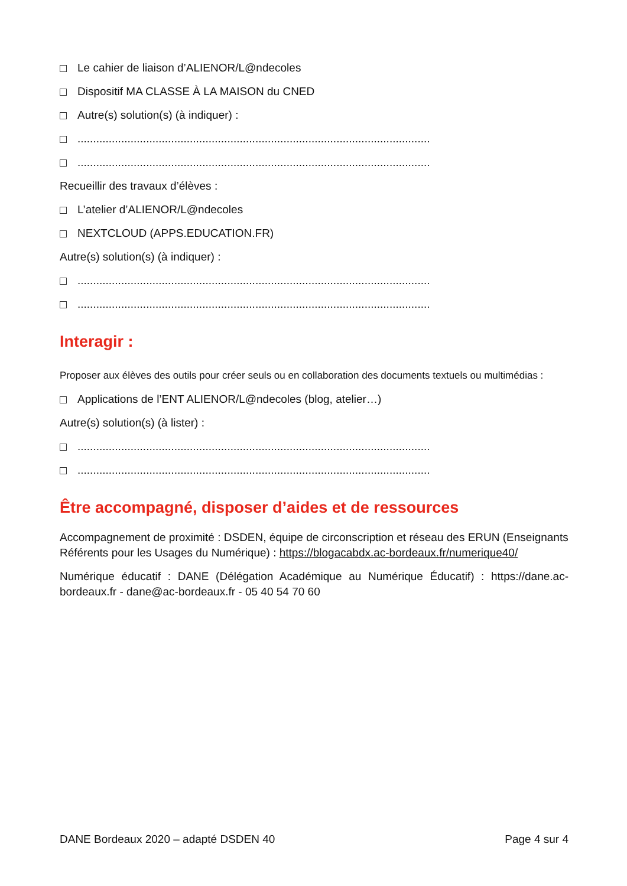Le cahier de liaison d’ALIENOR/L@ndecoles
Dispositif MA CLASSE À LA MAISON du CNED
Autre(s) solution(s) (à indiquer) :
.................................................................................................................
.................................................................................................................
Recueillir des travaux d’élèves :
L’atelier d’ALIENOR/L@ndecoles
NEXTCLOUD (APPS.EDUCATION.FR)
Autre(s) solution(s) (à indiquer) :
.................................................................................................................
.................................................................................................................
Interagir :
Proposer aux élèves des outils pour créer seuls ou en collaboration des documents textuels ou multimédias :
Applications de l’ENT ALIENOR/L@ndecoles (blog, atelier…)
Autre(s) solution(s) (à lister) :
.................................................................................................................
.................................................................................................................
Être accompagné, disposer d’aides et de ressources
Accompagnement de proximité : DSDEN, équipe de circonscription et réseau des ERUN (Enseignants Référents pour les Usages du Numérique) : https://blogacabdx.ac-bordeaux.fr/numerique40/
Numérique éducatif : DANE (Délégation Académique au Numérique Éducatif) : https://dane.ac-bordeaux.fr - dane@ac-bordeaux.fr - 05 40 54 70 60
DANE Bordeaux 2020 – adapté DSDEN 40 Page 4 sur 4